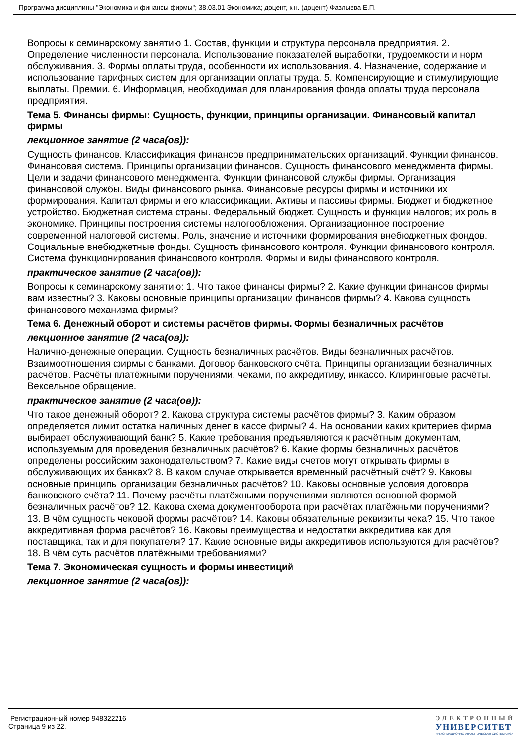Программа дисциплины "Экономика и финансы фирмы"; 38.03.01 Экономика; доцент, к.н. (доцент) Фазлыева Е.П.
Вопросы к семинарскому занятию 1. Состав, функции и структура персонала предприятия. 2. Определение численности персонала. Использование показателей выработки, трудоемкости и норм обслуживания. 3. Формы оплаты труда, особенности их использования. 4. Назначение, содержание и использование тарифных систем для организации оплаты труда. 5. Компенсирующие и стимулирующие выплаты. Премии. 6. Информация, необходимая для планирования фонда оплаты труда персонала предприятия.
Тема 5. Финансы фирмы: Сущность, функции, принципы организации. Финансовый капитал фирмы
лекционное занятие (2 часа(ов)):
Сущность финансов. Классификация финансов предпринимательских организаций. Функции финансов. Финансовая система. Принципы организации финансов. Сущность финансового менеджмента фирмы. Цели и задачи финансового менеджмента. Функции финансовой службы фирмы. Организация финансовой службы. Виды финансового рынка. Финансовые ресурсы фирмы и источники их формирования. Капитал фирмы и его классификации. Активы и пассивы фирмы. Бюджет и бюджетное устройство. Бюджетная система страны. Федеральный бюджет. Сущность и функции налогов; их роль в экономике. Принципы построения системы налогообложения. Организационное построение современной налоговой системы. Роль, значение и источники формирования внебюджетных фондов. Социальные внебюджетные фонды. Сущность финансового контроля. Функции финансового контроля. Система функционирования финансового контроля. Формы и виды финансового контроля.
практическое занятие (2 часа(ов)):
Вопросы к семинарскому занятию: 1. Что такое финансы фирмы? 2. Какие функции финансов фирмы вам известны? 3. Каковы основные принципы организации финансов фирмы? 4. Какова сущность финансового механизма фирмы?
Тема 6. Денежный оборот и системы расчётов фирмы. Формы безналичных расчётов
лекционное занятие (2 часа(ов)):
Налично-денежные операции. Сущность безналичных расчётов. Виды безналичных расчётов. Взаимоотношения фирмы с банками. Договор банковского счёта. Принципы организации безналичных расчётов. Расчёты платёжными поручениями, чеками, по аккредитиву, инкассо. Клиринговые расчёты. Вексельное обращение.
практическое занятие (2 часа(ов)):
Что такое денежный оборот? 2. Какова структура системы расчётов фирмы? 3. Каким образом определяется лимит остатка наличных денег в кассе фирмы? 4. На основании каких критериев фирма выбирает обслуживающий банк? 5. Какие требования предъявляются к расчётным документам, используемым для проведения безналичных расчётов? 6. Какие формы безналичных расчётов определены российским законодательством? 7. Какие виды счетов могут открывать фирмы в обслуживающих их банках? 8. В каком случае открывается временный расчётный счёт? 9. Каковы основные принципы организации безналичных расчётов? 10. Каковы основные условия договора банковского счёта? 11. Почему расчёты платёжными поручениями являются основной формой безналичных расчётов? 12. Какова схема документооборота при расчётах платёжными поручениями? 13. В чём сущность чековой формы расчётов? 14. Каковы обязательные реквизиты чека? 15. Что такое аккредитивная форма расчётов? 16. Каковы преимущества и недостатки аккредитива как для поставщика, так и для покупателя? 17. Какие основные виды аккредитивов используются для расчётов? 18. В чём суть расчётов платёжными требованиями?
Тема 7. Экономическая сущность и формы инвестиций
лекционное занятие (2 часа(ов)):
Регистрационный номер 948322216
Страница 9 из 22.
ЭЛЕКТРОННЫЙ
УНИВЕРСИТЕТ
ИНФОРМАЦИОННО АНАЛИТИЧЕСКАЯ СИСТЕМА КФУ